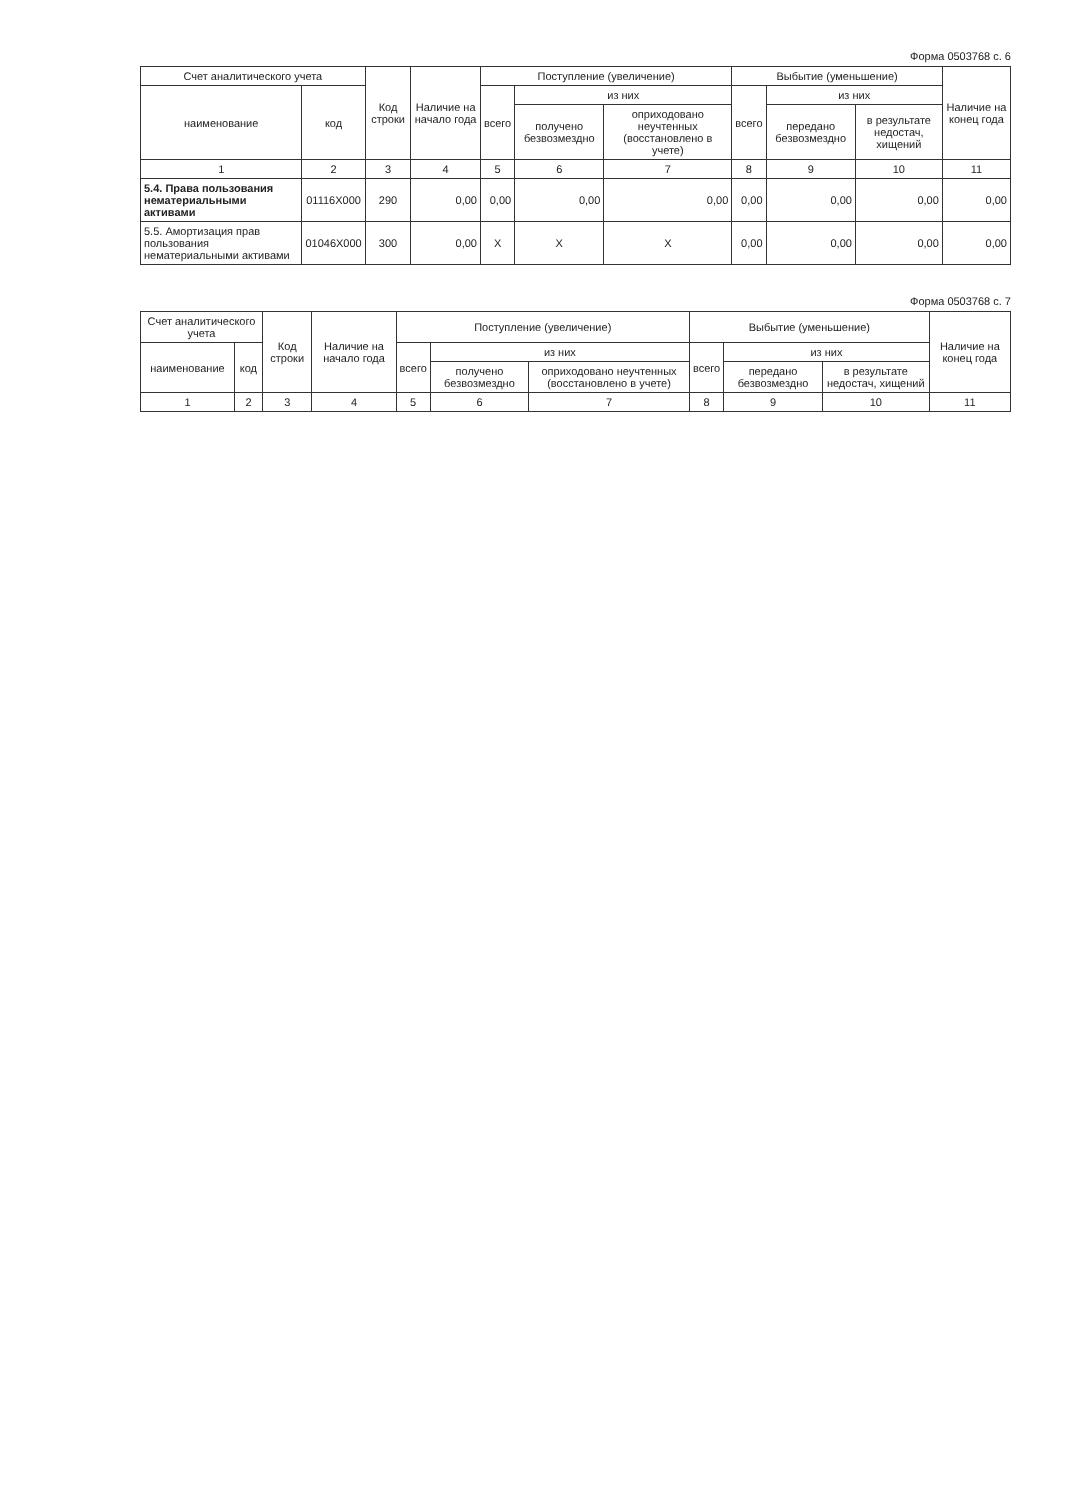Форма 0503768 с. 6
| Счет аналитического учета | | Код строки | Наличие на начало года | Поступление (увеличение) | | | Выбытие (уменьшение) | | | Наличие на конец года |
| --- | --- | --- | --- | --- | --- | --- | --- | --- | --- | --- |
| наименование | код | | | всего | из них | | всего | из них | | |
| | | | | | получено безвозмездно | оприходовано неучтенных (восстановлено в учете) | | передано безвозмездно | в результате недостач, хищений | |
| 1 | 2 | 3 | 4 | 5 | 6 | 7 | 8 | 9 | 10 | 11 |
| 5.4. Права пользования нематериальными активами | 01116X000 | 290 | 0,00 | 0,00 | 0,00 | 0,00 | 0,00 | 0,00 | 0,00 | 0,00 |
| 5.5. Амортизация прав пользования нематериальными активами | 01046X000 | 300 | 0,00 | X | X | X | 0,00 | 0,00 | 0,00 | 0,00 |
Форма 0503768 с. 7
| Счет аналитического учета | | Код строки | Наличие на начало года | Поступление (увеличение) | | | Выбытие (уменьшение) | | | Наличие на конец года |
| --- | --- | --- | --- | --- | --- | --- | --- | --- | --- | --- |
| наименование | код | | | всего | из них | | всего | из них | | |
| | | | | | получено безвозмездно | оприходовано неучтенных (восстановлено в учете) | | передано безвозмездно | в результате недостач, хищений | |
| 1 | 2 | 3 | 4 | 5 | 6 | 7 | 8 | 9 | 10 | 11 |